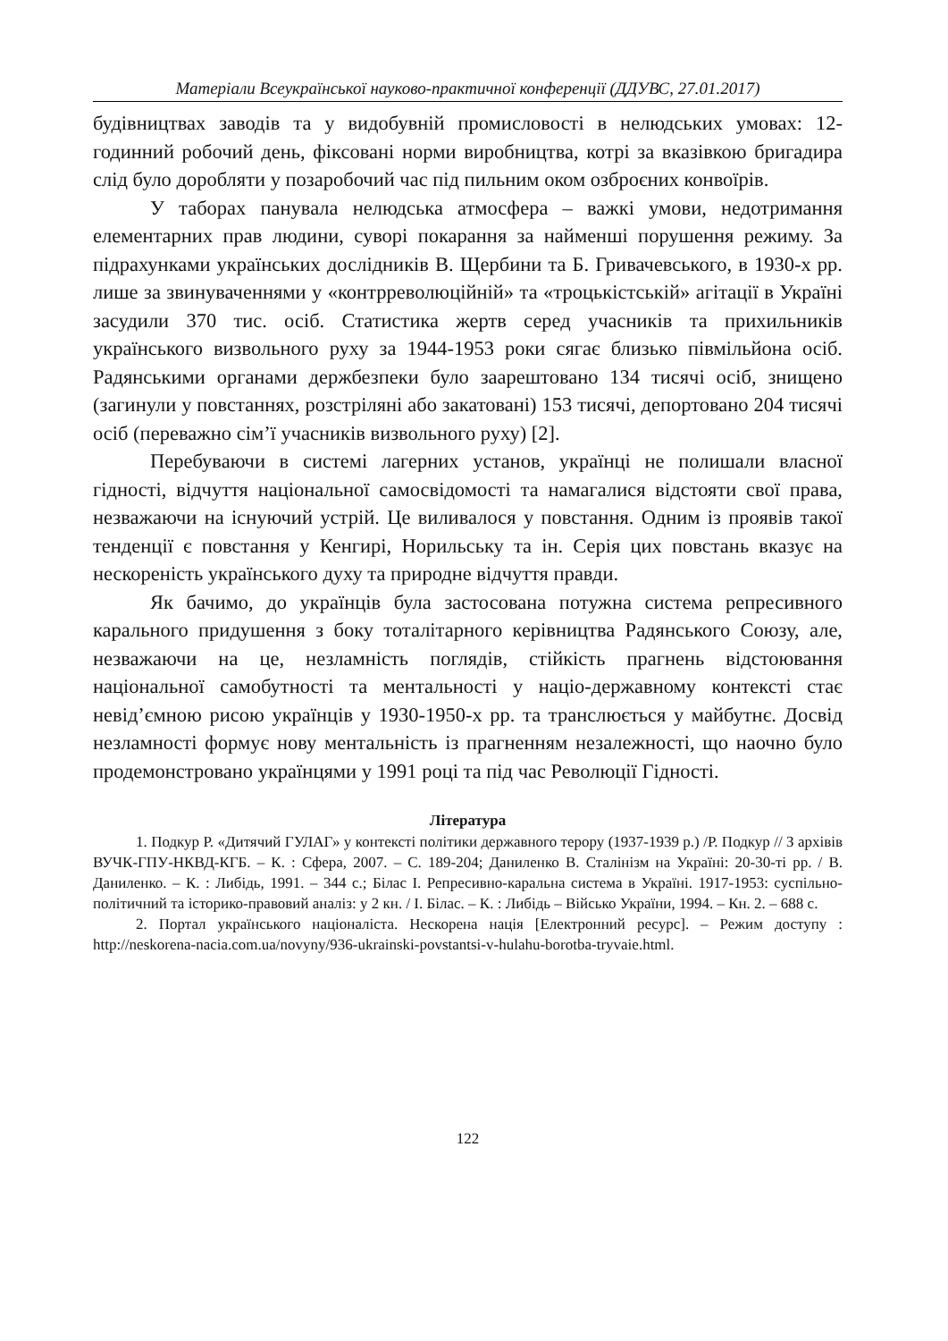Матеріали Всеукраїнської науково-практичної конференції (ДДУВС, 27.01.2017)
будівництвах заводів та у видобувній промисловості в нелюдських умовах: 12-годинний робочий день, фіксовані норми виробництва, котрі за вказівкою бригадира слід було доробляти у позаробочий час під пильним оком озброєних конвоїрів.
У таборах панувала нелюдська атмосфера – важкі умови, недотримання елементарних прав людини, суворі покарання за найменші порушення режиму. За підрахунками українських дослідників В. Щербини та Б. Гривачевського, в 1930-х рр. лише за звинуваченнями у «контрреволюційній» та «троцькістській» агітації в Україні засудили 370 тис. осіб. Статистика жертв серед учасників та прихильників українського визвольного руху за 1944-1953 роки сягає близько півмільйона осіб. Радянськими органами держбезпеки було заарештовано 134 тисячі осіб, знищено (загинули у повстаннях, розстріляні або закатовані) 153 тисячі, депортовано 204 тисячі осіб (переважно сім’ї учасників визвольного руху) [2].
Перебуваючи в системі лагерних установ, українці не полишали власної гідності, відчуття національної самосвідомості та намагалися відстояти свої права, незважаючи на існуючий устрій. Це виливалося у повстання. Одним із проявів такої тенденції є повстання у Кенгирі, Норильську та ін. Серія цих повстань вказує на нескореність українського духу та природне відчуття правди.
Як бачимо, до українців була застосована потужна система репресивного карального придушення з боку тоталітарного керівництва Радянського Союзу, але, незважаючи на це, незламність поглядів, стійкість прагнень відстоювання національної самобутності та ментальності у націо-державному контексті стає невід’ємною рисою українців у 1930-1950-х рр. та транслюється у майбутнє. Досвід незламності формує нову ментальність із прагненням незалежності, що наочно було продемонстровано українцями у 1991 році та під час Революції Гідності.
Література
1. Подкур Р. «Дитячий ГУЛАГ» у контексті політики державного терору (1937-1939 р.) /Р. Подкур // З архівів ВУЧК-ГПУ-НКВД-КГБ. – К. : Сфера, 2007. – С. 189-204; Даниленко В. Сталінізм на Україні: 20-30-ті рр. / В. Даниленко. – К. : Либідь, 1991. – 344 с.; Білас І. Репресивно-каральна система в Україні. 1917-1953: суспільно-політичний та історико-правовий аналіз: у 2 кн. / І. Білас. – К. : Либідь – Військо України, 1994. – Кн. 2. – 688 с.
2. Портал українського націоналіста. Нескорена нація [Електронний ресурс]. – Режим доступу : http://neskorena-nacia.com.ua/novyny/936-ukrainski-povstantsi-v-hulahu-borotba-tryvaie.html.
122